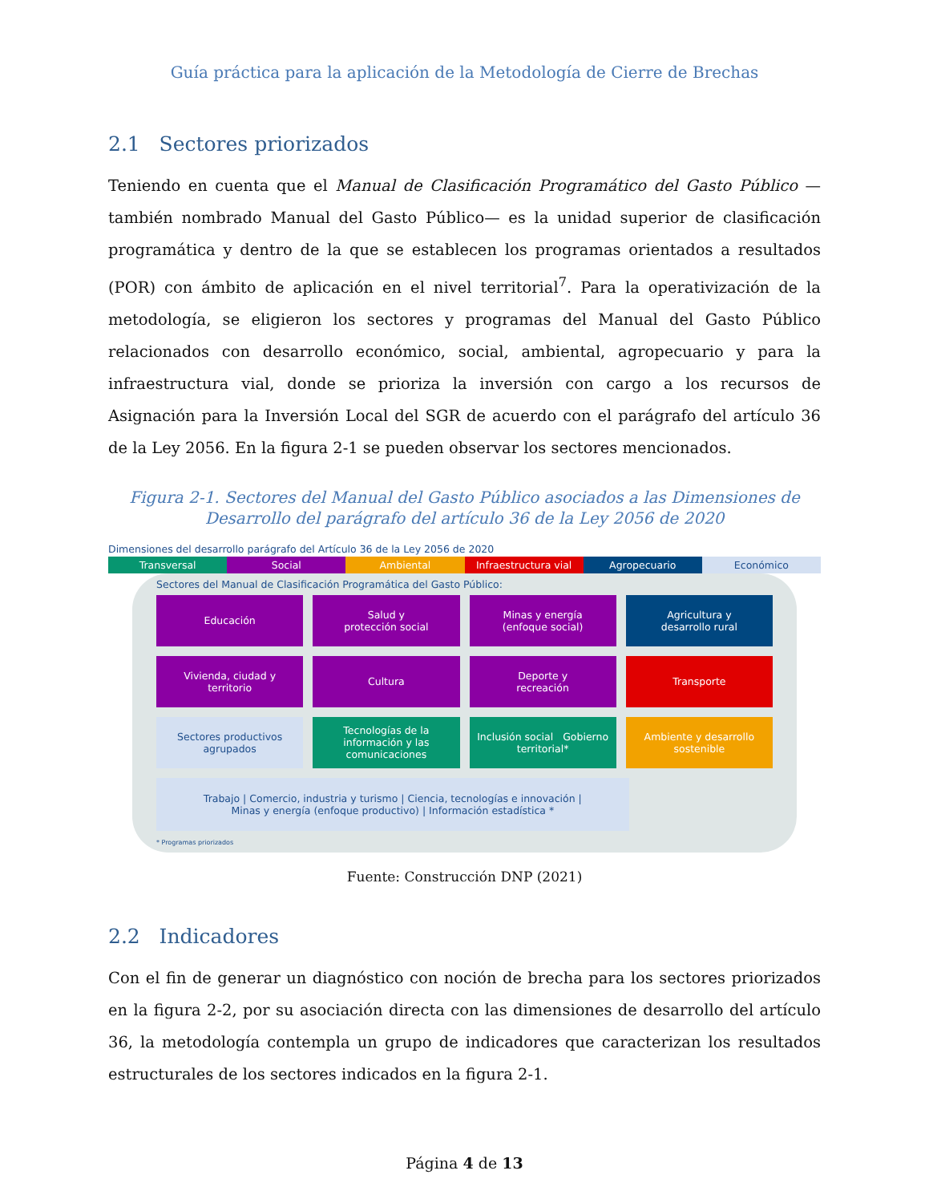Guía práctica para la aplicación de la Metodología de Cierre de Brechas
2.1 Sectores priorizados
Teniendo en cuenta que el Manual de Clasificación Programático del Gasto Público —también nombrado Manual del Gasto Público— es la unidad superior de clasificación programática y dentro de la que se establecen los programas orientados a resultados (POR) con ámbito de aplicación en el nivel territorial<sup>7</sup>. Para la operativización de la metodología, se eligieron los sectores y programas del Manual del Gasto Público relacionados con desarrollo económico, social, ambiental, agropecuario y para la infraestructura vial, donde se prioriza la inversión con cargo a los recursos de Asignación para la Inversión Local del SGR de acuerdo con el parágrafo del artículo 36 de la Ley 2056. En la figura 2-1 se pueden observar los sectores mencionados.
Figura 2-1. Sectores del Manual del Gasto Público asociados a las Dimensiones de Desarrollo del parágrafo del artículo 36 de la Ley 2056 de 2020
Dimensiones del desarrollo parágrafo del Artículo 36 de la Ley 2056 de 2020
Transversal Social Ambiental Infraestructura vial Agropecuario Económico
Sectores del Manual de Clasificación Programática del Gasto Público:
Educación
Salud y
protección social
Minas y energía
(enfoque social)
Agricultura y
desarrollo rural
Vivienda, ciudad y
territorio
Cultura
Deporte y
recreación
Transporte
Sectores productivos
agrupados
Tecnologías de la información y las comunicaciones
Inclusión social Gobierno territorial*
Ambiente y desarrollo
sostenible
Trabajo | Comercio, industria y turismo | Ciencia, tecnologías e innovación |
Minas y energía (enfoque productivo) | Información estadística *
* Programas priorizados
Fuente: Construcción DNP (2021)
2.2 Indicadores
Con el fin de generar un diagnóstico con noción de brecha para los sectores priorizados en la figura 2-2, por su asociación directa con las dimensiones de desarrollo del artículo 36, la metodología contempla un grupo de indicadores que caracterizan los resultados estructurales de los sectores indicados en la figura 2-1.
Página 4 de 13